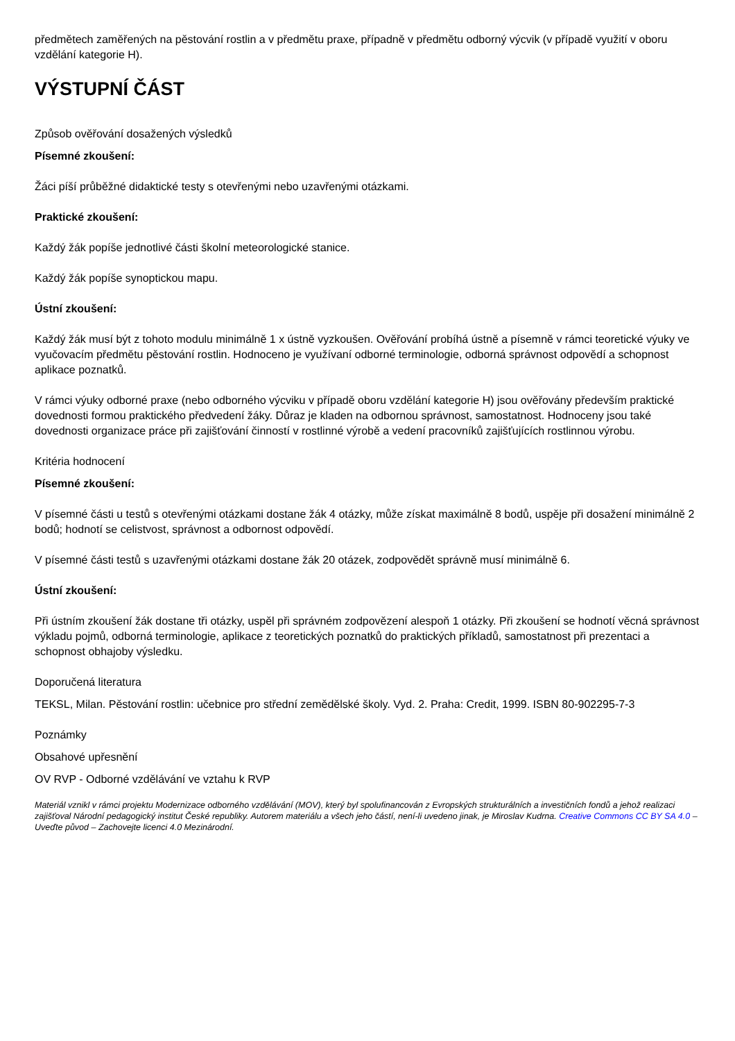předmětech zaměřených na pěstování rostlin a v předmětu praxe, případně v předmětu odborný výcvik (v případě využití v oboru vzdělání kategorie H).
VÝSTUPNÍ ČÁST
Způsob ověřování dosažených výsledků
Písemné zkoušení:
Žáci píší průběžné didaktické testy s otevřenými nebo uzavřenými otázkami.
Praktické zkoušení:
Každý žák popíše jednotlivé části školní meteorologické stanice.
Každý žák popíše synoptickou mapu.
Ústní zkoušení:
Každý žák musí být z tohoto modulu minimálně 1 x ústně vyzkoušen. Ověřování probíhá ústně a písemně v rámci teoretické výuky ve vyučovacím předmětu pěstování rostlin. Hodnoceno je využívaní odborné terminologie, odborná správnost odpovědí a schopnost aplikace poznatků.
V rámci výuky odborné praxe (nebo odborného výcviku v případě oboru vzdělání kategorie H) jsou ověřovány především praktické dovednosti formou praktického předvedení žáky. Důraz je kladen na odbornou správnost, samostatnost. Hodnoceny jsou také dovednosti organizace práce při zajišťování činností v rostlinné výrobě a vedení pracovníků zajišťujících rostlinnou výrobu.
Kritéria hodnocení
Písemné zkoušení:
V písemné části u testů s otevřenými otázkami dostane žák 4 otázky, může získat maximálně 8 bodů, uspěje při dosažení minimálně 2 bodů; hodnotí se celistvost, správnost a odbornost odpovědí.
V písemné části testů s uzavřenými otázkami dostane žák 20 otázek, zodpovědět správně musí minimálně 6.
Ústní zkoušení:
Při ústním zkoušení žák dostane tři otázky, uspěl při správném zodpovězení alespoň 1 otázky. Při zkoušení se hodnotí věcná správnost výkladu pojmů, odborná terminologie, aplikace z teoretických poznatků do praktických příkladů, samostatnost při prezentaci a schopnost obhajoby výsledku.
Doporučená literatura
TEKSL, Milan. Pěstování rostlin: učebnice pro střední zemědělské školy. Vyd. 2. Praha: Credit, 1999. ISBN 80-902295-7-3
Poznámky
Obsahové upřesnění
OV RVP - Odborné vzdělávání ve vztahu k RVP
Materiál vznikl v rámci projektu Modernizace odborného vzdělávání (MOV), který byl spolufinancován z Evropských strukturálních a investičních fondů a jehož realizaci zajišťoval Národní pedagogický institut České republiky. Autorem materiálu a všech jeho částí, není-li uvedeno jinak, je Miroslav Kudrna. Creative Commons CC BY SA 4.0 – Uveďte původ – Zachovejte licenci 4.0 Mezinárodní.